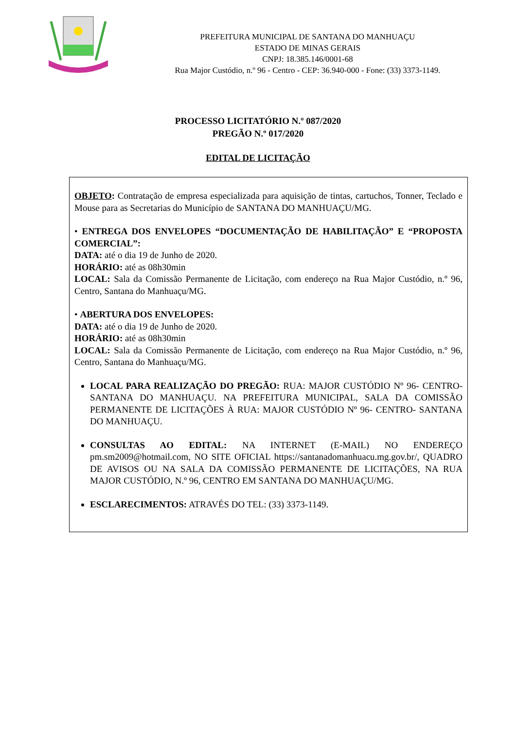PREFEITURA MUNICIPAL DE SANTANA DO MANHUAÇU
ESTADO DE MINAS GERAIS
CNPJ: 18.385.146/0001-68
Rua Major Custódio, n.º 96 - Centro - CEP: 36.940-000 - Fone: (33) 3373-1149.
PROCESSO LICITATÓRIO N.º 087/2020
PREGÃO N.º 017/2020
EDITAL DE LICITAÇÃO
OBJETO: Contratação de empresa especializada para aquisição de tintas, cartuchos, Tonner, Teclado e Mouse para as Secretarias do Município de SANTANA DO MANHUAÇU/MG.
• ENTREGA DOS ENVELOPES “DOCUMENTAÇÃO DE HABILITAÇÃO” E “PROPOSTA COMERCIAL”:
DATA: até o dia 19 de Junho de 2020.
HORÁRIO: até as 08h30min
LOCAL: Sala da Comissão Permanente de Licitação, com endereço na Rua Major Custódio, n.º 96, Centro, Santana do Manhuaçu/MG.
• ABERTURA DOS ENVELOPES:
DATA: até o dia 19 de Junho de 2020.
HORÁRIO: até as 08h30min
LOCAL: Sala da Comissão Permanente de Licitação, com endereço na Rua Major Custódio, n.º 96, Centro, Santana do Manhuaçu/MG.
LOCAL PARA REALIZAÇÃO DO PREGÃO: RUA: MAJOR CUSTÓDIO Nº 96- CENTRO- SANTANA DO MANHUAÇU. NA PREFEITURA MUNICIPAL, SALA DA COMISSÃO PERMANENTE DE LICITAÇÕES À RUA: MAJOR CUSTÓDIO Nº 96- CENTRO- SANTANA DO MANHUAÇU.
CONSULTAS AO EDITAL: NA INTERNET (E-MAIL) NO ENDEREÇO pm.sm2009@hotmail.com, NO SITE OFICIAL https://santanadomanhuacu.mg.gov.br/, QUADRO DE AVISOS OU NA SALA DA COMISSÃO PERMANENTE DE LICITAÇÕES, NA RUA MAJOR CUSTÓDIO, N.º 96, CENTRO EM SANTANA DO MANHUAÇU/MG.
ESCLARECIMENTOS: ATRAVÉS DO TEL: (33) 3373-1149.